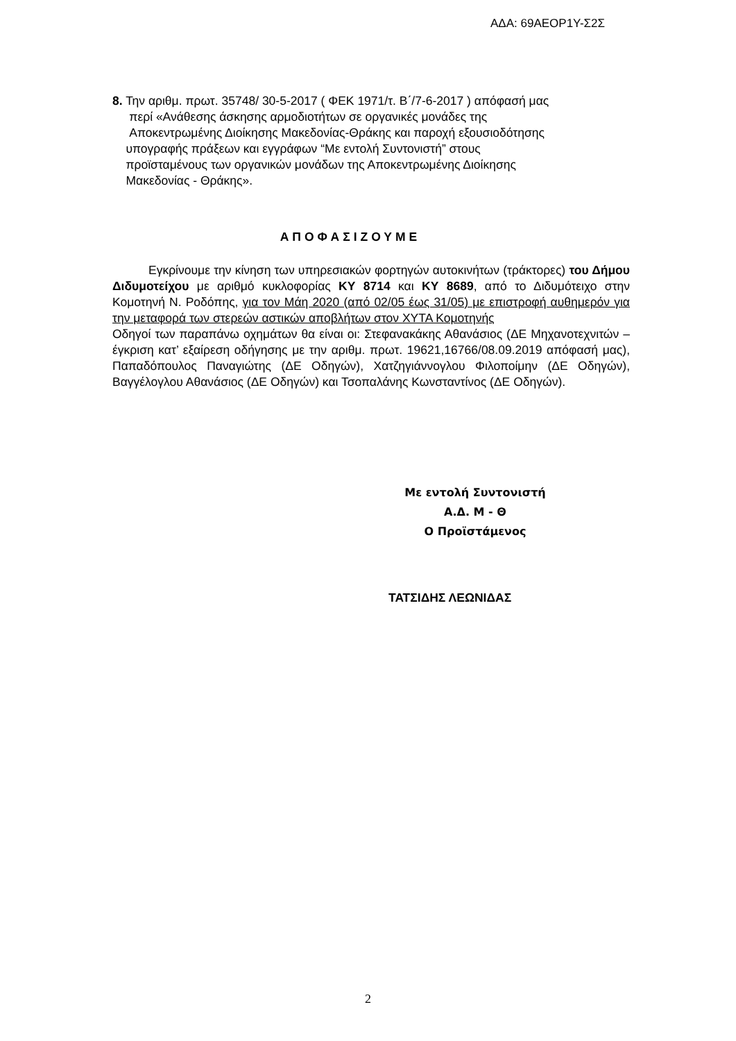ΑΔΑ: 69ΑΕΟΡ1Υ-Σ2Σ
8. Την αριθμ. πρωτ. 35748/ 30-5-2017 ( ΦΕΚ 1971/τ. Β΄/7-6-2017 ) απόφασή μας
περί «Ανάθεσης άσκησης αρμοδιοτήτων σε οργανικές μονάδες της
Αποκεντρωμένης Διοίκησης Μακεδονίας-Θράκης και παροχή εξουσιοδότησης
υπογραφής πράξεων και εγγράφων “Με εντολή Συντονιστή” στους
προϊσταμένους των οργανικών μονάδων της Αποκεντρωμένης Διοίκησης
Μακεδονίας - Θράκης».
ΑΠΟΦΑΣΙΖΟΥΜΕ
Εγκρίνουμε την κίνηση των υπηρεσιακών φορτηγών αυτοκινήτων (τράκτορες) του Δήμου Διδυμοτείχου με αριθμό κυκλοφορίας ΚΥ 8714 και ΚΥ 8689, από το Διδυμότειχο στην Κομοτηνή Ν. Ροδόπης, για τον Μάη 2020 (από 02/05 έως 31/05) με επιστροφή αυθημερόν για την μεταφορά των στερεών αστικών αποβλήτων στον ΧΥΤΑ Κομοτηνής
Οδηγοί των παραπάνω οχημάτων θα είναι οι: Στεφανακάκης Αθανάσιος (ΔΕ Μηχανοτεχνιτών – έγκριση κατ’ εξαίρεση οδήγησης με την αριθμ. πρωτ. 19621,16766/08.09.2019 απόφασή μας), Παπαδόπουλος Παναγιώτης (ΔΕ Οδηγών), Χατζηγιάννογλου Φιλοποίμην (ΔΕ Οδηγών), Βαγγέλογλου Αθανάσιος (ΔΕ Οδηγών) και Τσοπαλάνης Κωνσταντίνος (ΔΕ Οδηγών).
Με εντολή Συντονιστή
Α.Δ. Μ - Θ
Ο Προϊστάμενος
ΤΑΤΣΙΔΗΣ ΛΕΩΝΙΔΑΣ
2